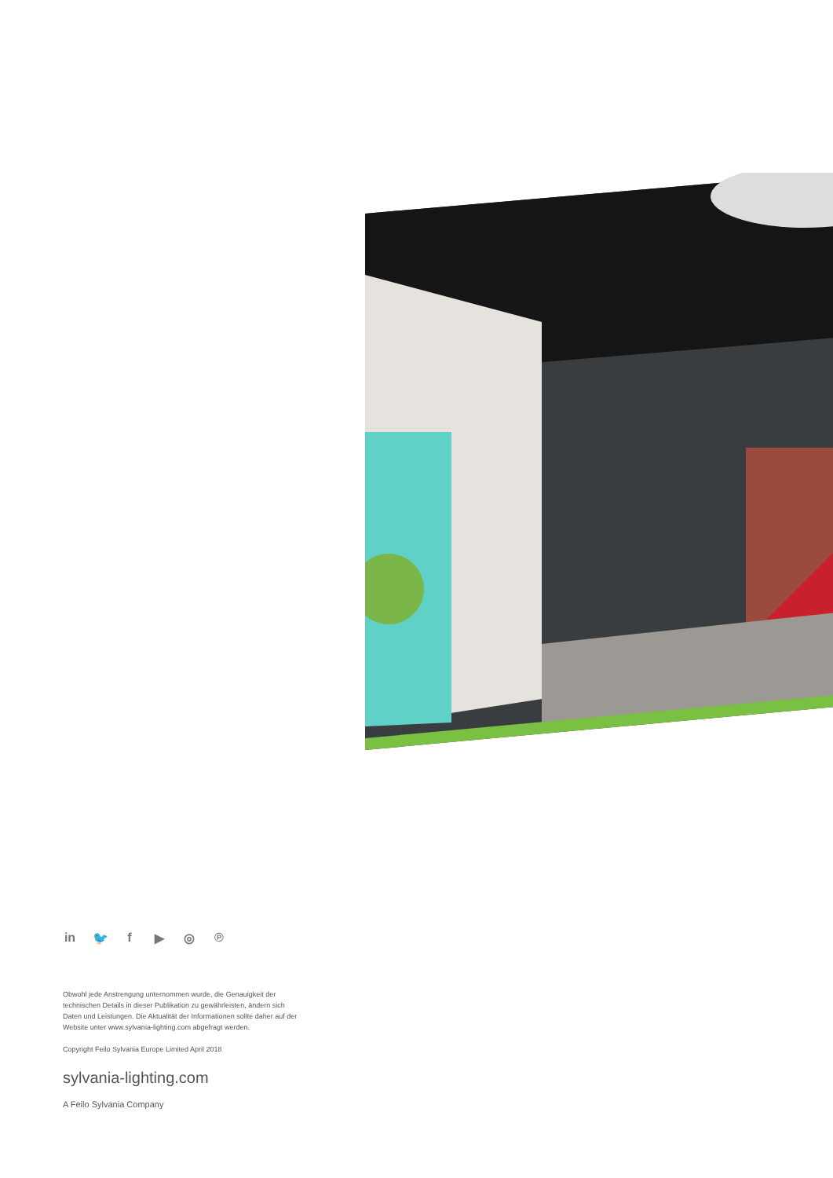in 🐦 f ▶ ◎ ℗
Obwohl jede Anstrengung unternommen wurde, die Genauigkeit der technischen Details in dieser Publikation zu gewährleisten, ändern sich Daten und Leistungen. Die Aktualität der Informationen sollte daher auf der Website unter www.sylvania-lighting.com abgefragt werden.
Copyright Feilo Sylvania Europe Limited April 2018
sylvania-lighting.com
A Feilo Sylvania Company